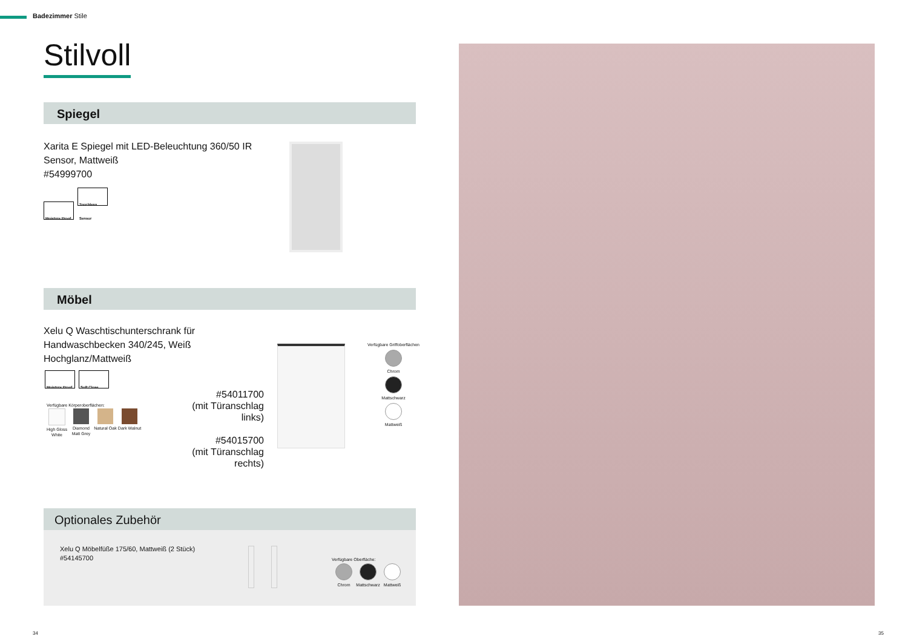Badezimmer Stile
Stilvoll
Spiegel
Xarita E Spiegel mit LED-Beleuchtung 360/50 IR Sensor, Mattweiß
#54999700
Moisture Proof Touchless Sensor
Möbel
Xelu Q Waschtischunterschrank für Handwaschbecken 340/245, Weiß Hochglanz/Mattweiß
Moisture Proof Soft Close
Verfügbare Körperoberflächen:
High Gloss White
Diamond Matt Grey
Natural Oak
Dark Walnut
#54011700
(mit Türanschlag links)
#54015700
(mit Türanschlag rechts)
Verfügbare Griffoberflächen
Chrom
Mattschwarz
Mattweiß
Optionales Zubehör
Xelu Q Möbelfüße 175/60, Mattweiß (2 Stück)
#54145700
Verfügbare Oberfläche:
Chrom Mattschwarz
Mattweiß
34 35